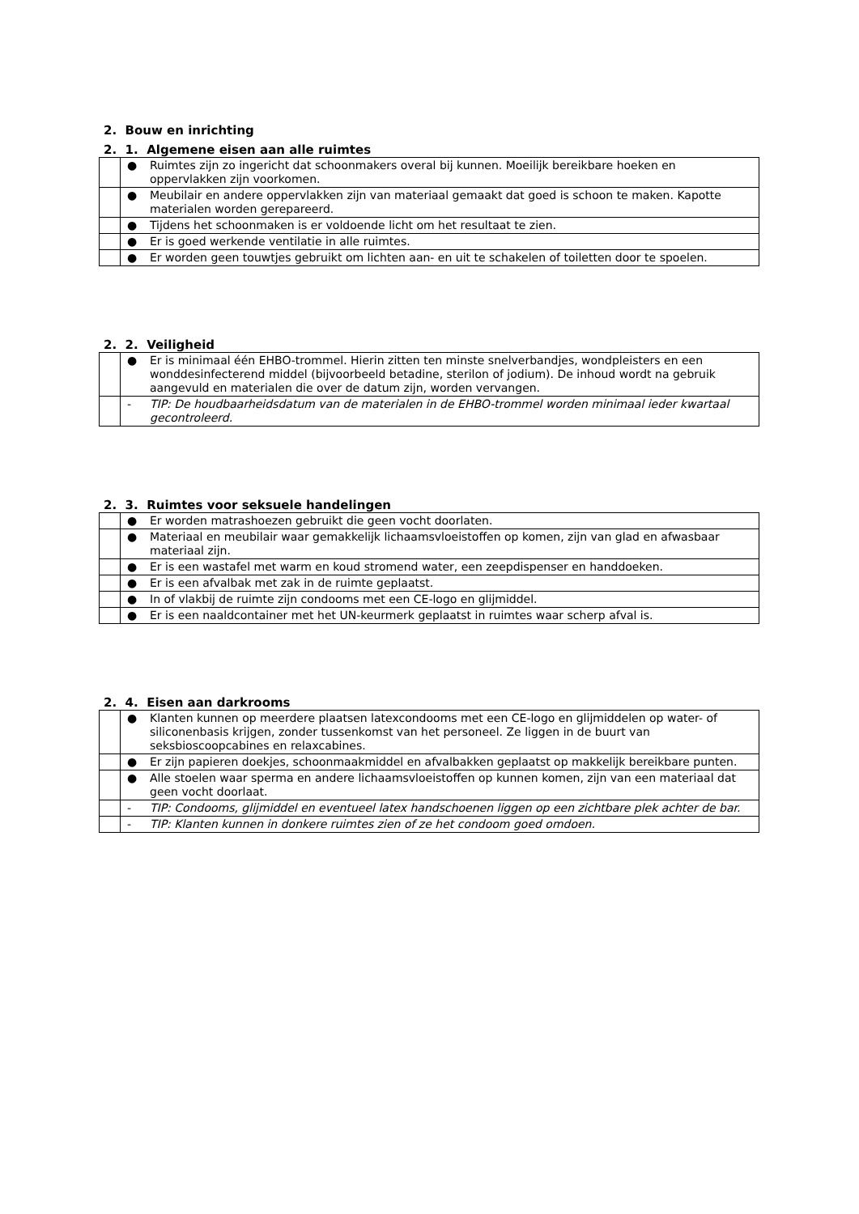2. Bouw en inrichting
2. 1. Algemene eisen aan alle ruimtes
| | ● | Ruimtes zijn zo ingericht dat schoonmakers overal bij kunnen. Moeilijk bereikbare hoeken en oppervlakken zijn voorkomen. |
| | ● | Meubilair en andere oppervlakken zijn van materiaal gemaakt dat goed is schoon te maken. Kapotte materialen worden gerepareerd. |
| | ● | Tijdens het schoonmaken is er voldoende licht om het resultaat te zien. |
| | ● | Er is goed werkende ventilatie in alle ruimtes. |
| | ● | Er worden geen touwtjes gebruikt om lichten aan- en uit te schakelen of toiletten door te spoelen. |
2. 2. Veiligheid
| | ● | Er is minimaal één EHBO-trommel. Hierin zitten ten minste snelverbandjes, wondpleisters en een wonddesinfecterend middel (bijvoorbeeld betadine, sterilon of jodium). De inhoud wordt na gebruik aangevuld en materialen die over de datum zijn, worden vervangen. |
| | - | TIP: De houdbaarheidsdatum van de materialen in de EHBO-trommel worden minimaal ieder kwartaal gecontroleerd. |
2. 3. Ruimtes voor seksuele handelingen
| | ● | Er worden matrashoezen gebruikt die geen vocht doorlaten. |
| | ● | Materiaal en meubilair waar gemakkelijk lichaamsvloeistoffen op komen, zijn van glad en afwasbaar materiaal zijn. |
| | ● | Er is een wastafel met warm en koud stromend water, een zeepdispenser en handdoeken. |
| | ● | Er is een afvalbak met zak in de ruimte geplaatst. |
| | ● | In of vlakbij de ruimte zijn condooms met een CE-logo en glijmiddel. |
| | ● | Er is een naaldcontainer met het UN-keurmerk geplaatst in ruimtes waar scherp afval is. |
2. 4. Eisen aan darkrooms
| | ● | Klanten kunnen op meerdere plaatsen latexcondooms met een CE-logo en glijmiddelen op water- of siliconenbasis krijgen, zonder tussenkomst van het personeel. Ze liggen in de buurt van seksbioscoopcabines en relaxcabines. |
| | ● | Er zijn papieren doekjes, schoonmaakmiddel en afvalbakken geplaatst op makkelijk bereikbare punten. |
| | ● | Alle stoelen waar sperma en andere lichaamsvloeistoffen op kunnen komen, zijn van een materiaal dat geen vocht doorlaat. |
| | - | TIP: Condooms, glijmiddel en eventueel latex handschoenen liggen op een zichtbare plek achter de bar. |
| | - | TIP: Klanten kunnen in donkere ruimtes zien of ze het condoom goed omdoen. |